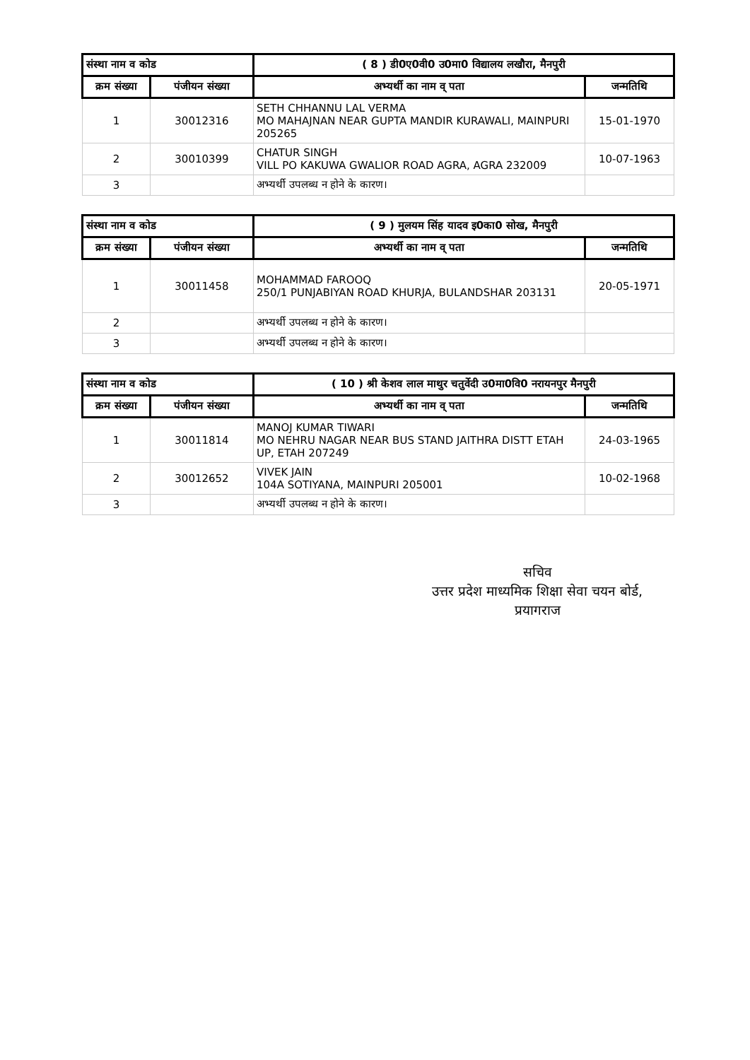| संस्था नाम व कोड | | ( 8 ) डी0ए0वी0 उ0मा0 विद्यालय लखौरा, मैनपुरी | |
| --- | --- | --- | --- |
| क्रम संख्या | पंजीयन संख्या | अभ्यर्थी का नाम व् पता | जन्मतिथि |
| 1 | 30012316 | SETH CHHANNU LAL VERMA MO MAHAJNAN NEAR GUPTA MANDIR KURAWALI, MAINPURI 205265 | 15-01-1970 |
| 2 | 30010399 | CHATUR SINGH VILL PO KAKUWA GWALIOR ROAD AGRA, AGRA 232009 | 10-07-1963 |
| 3 | | अभ्यर्थी उपलब्ध न होने के कारण। | |
| संस्था नाम व कोड | | ( 9 ) मुलयम सिंह यादव इ0का0 सोख, मैनपुरी | |
| --- | --- | --- | --- |
| क्रम संख्या | पंजीयन संख्या | अभ्यर्थी का नाम व् पता | जन्मतिथि |
| 1 | 30011458 | MOHAMMAD FAROOQ 250/1 PUNJABIYAN ROAD KHURJA, BULANDSHAR 203131 | 20-05-1971 |
| 2 | | अभ्यर्थी उपलब्ध न होने के कारण। | |
| 3 | | अभ्यर्थी उपलब्ध न होने के कारण। | |
| संस्था नाम व कोड | | ( 10 ) श्री केशव लाल माथुर चतुर्वेदी उ0मा0वि0 नरायनपुर मैनपुरी | |
| --- | --- | --- | --- |
| क्रम संख्या | पंजीयन संख्या | अभ्यर्थी का नाम व् पता | जन्मतिथि |
| 1 | 30011814 | MANOJ KUMAR TIWARI MO NEHRU NAGAR NEAR BUS STAND JAITHRA DISTT ETAH UP, ETAH 207249 | 24-03-1965 |
| 2 | 30012652 | VIVEK JAIN 104A SOTIYANA, MAINPURI 205001 | 10-02-1968 |
| 3 | | अभ्यर्थी उपलब्ध न होने के कारण। | |
सचिव
उत्तर प्रदेश माध्यमिक शिक्षा सेवा चयन बोर्ड,
प्रयागराज